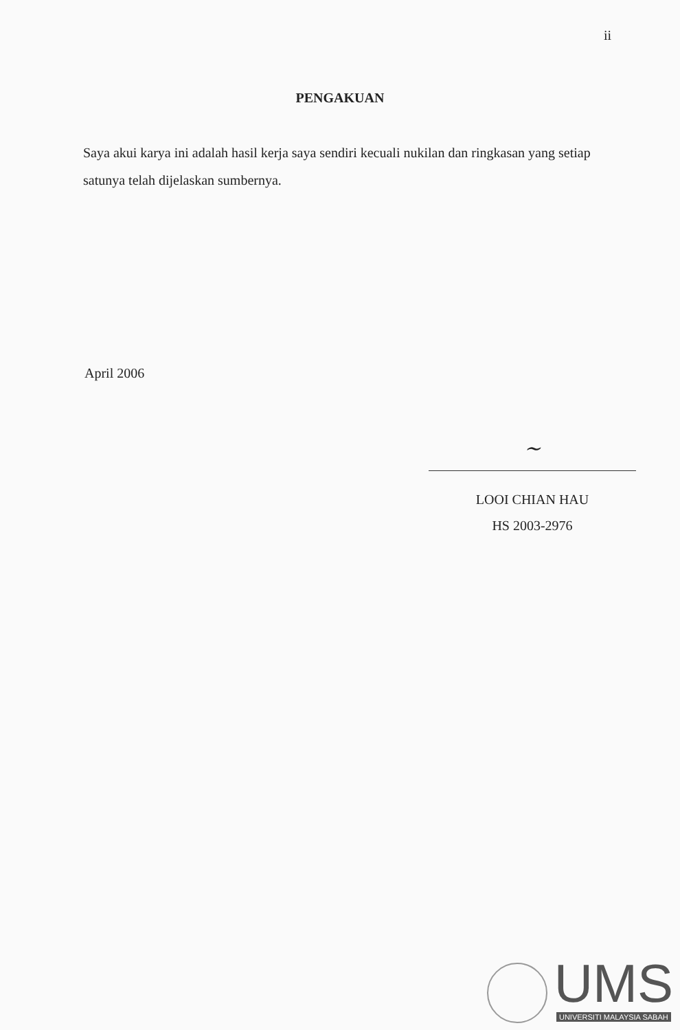ii
PENGAKUAN
Saya akui karya ini adalah hasil kerja saya sendiri kecuali nukilan dan ringkasan yang setiap satunya telah dijelaskan sumbernya.
April 2006
~
LOOI CHIAN HAU
HS 2003-2976
UMS
UNIVERSITI MALAYSIA SABAH